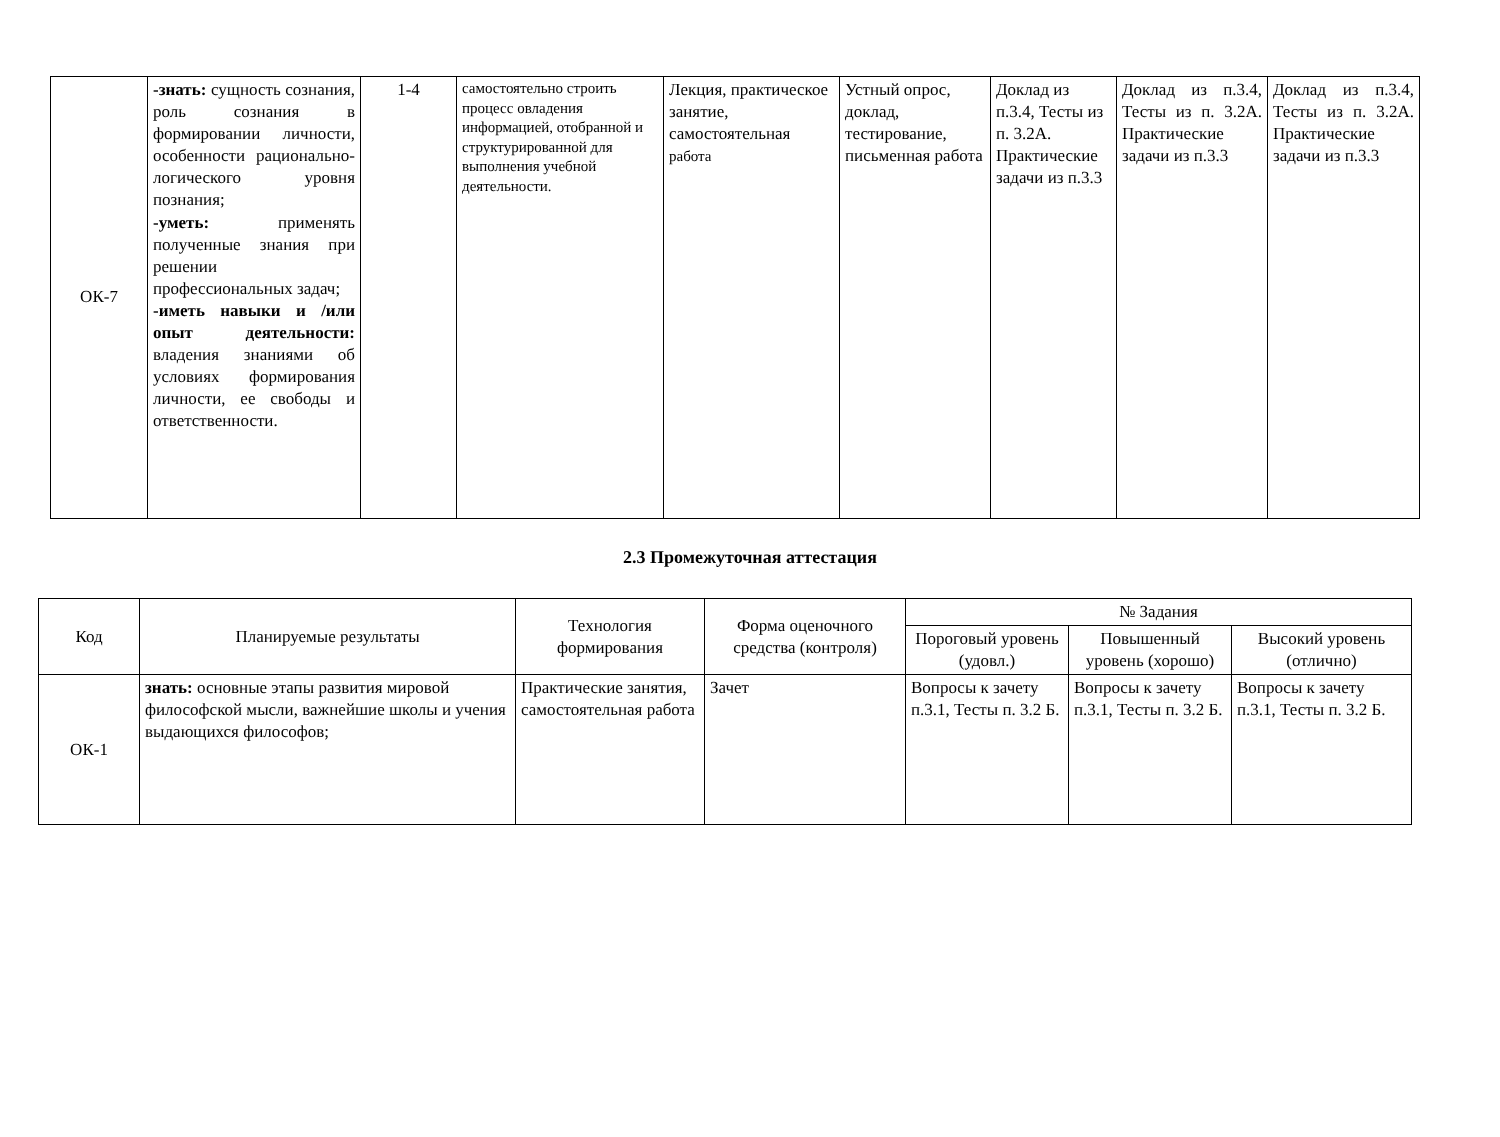| ОК-7 | -знать: сущность сознания, роль сознания в формировании личности, особенности рационально-логического уровня познания; -уметь: применять полученные знания при решении профессиональных задач; -иметь навыки и /или опыт деятельности: владения знаниями об условиях формирования личности, ее свободы и ответственности. | 1-4 | самостоятельно строить процесс овладения информацией, отобранной и структурированной для выполнения учебной деятельности. | Лекция, практическое занятие, самостоятельная работа | Устный опрос, доклад, тестирование, письменная работа | Доклад из п.3.4, Тесты из п. 3.2А. Практические задачи из п.3.3 | Доклад из п.3.4, Тесты из п. 3.2А. Практические задачи из п.3.3 | Доклад из п.3.4, Тесты из п. 3.2А. Практические задачи из п.3.3 |
2.3 Промежуточная аттестация
| Код | Планируемые результаты | Технология формирования | Форма оценочного средства (контроля) | № Задания | | |
| --- | --- | --- | --- | --- | --- | --- |
| | | | | Пороговый уровень (удовл.) | Повышенный уровень (хорошо) | Высокий уровень (отлично) |
| ОК-1 | знать: основные этапы развития мировой философской мысли, важнейшие школы и учения выдающихся философов; | Практические занятия, самостоятельная работа | Зачет | Вопросы к зачету п.3.1, Тесты п. 3.2 Б. | Вопросы к зачету п.3.1, Тесты п. 3.2 Б. | Вопросы к зачету п.3.1, Тесты п. 3.2 Б. |